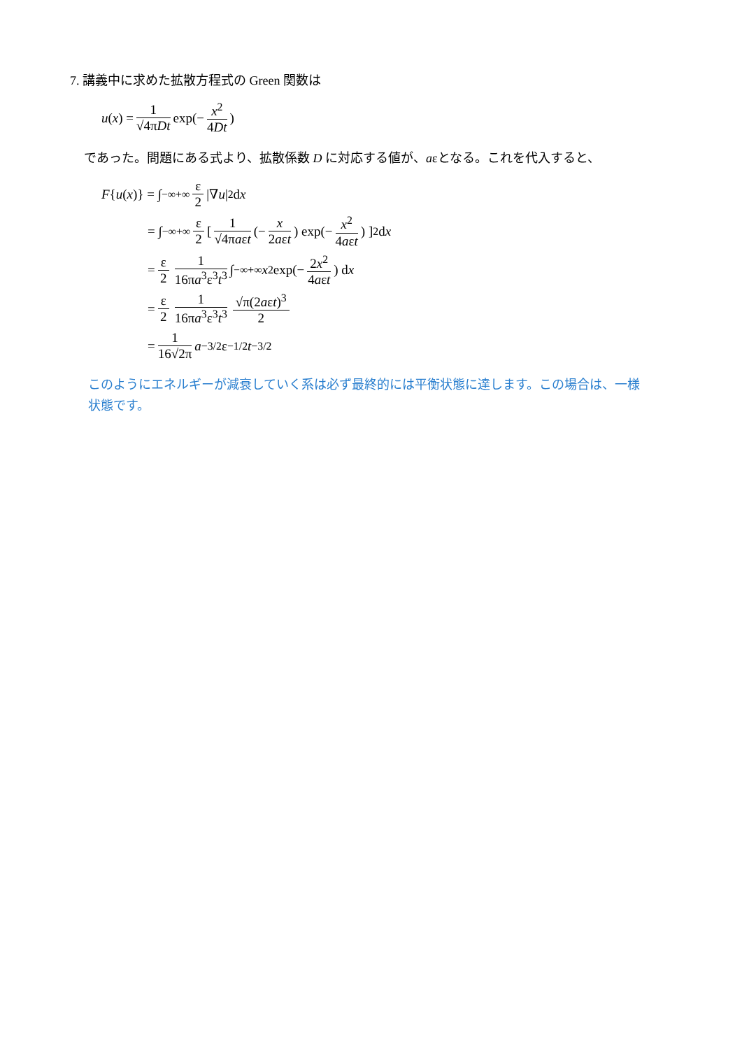7. 講義中に求めた拡散方程式の Green 関数は
u (x) = 1 √4πDt exp(− x<sup>2</sup> 4Dt)
であった。問題にある式より、拡散係数 D に対応する値が、aεとなる。これを代入すると、
F { u (x)} = ∫<sub>−∞</sub><sup>+∞</sup> ε 2 |∇ u |<sup>2</sup> d x
= ∫<sub>−∞</sub><sup>+∞</sup> ε 2 [ 1 √4πaεt (− x 2aεt) exp(− x<sup>2</sup> 4aεt) ]<sup>2</sup> d x
= ε 2 1 16πa<sup>3</sup>ε<sup>3</sup>t<sup>3</sup> ∫<sub>−∞</sub><sup>+∞</sup> x<sup>2</sup> exp(− 2x<sup>2</sup> 4aεt) d x
= ε 2 1 16πa<sup>3</sup>ε<sup>3</sup>t<sup>3</sup> √π(2aεt)<sup>3</sup> 2
= 1 16√2π a<sup>−3/2</sup>ε<sup>−1/2</sup> t<sup>−3/2</sup>
このようにエネルギーが減衰していく系は必ず最終的には平衡状態に達します。この場合は、一様
状態です。